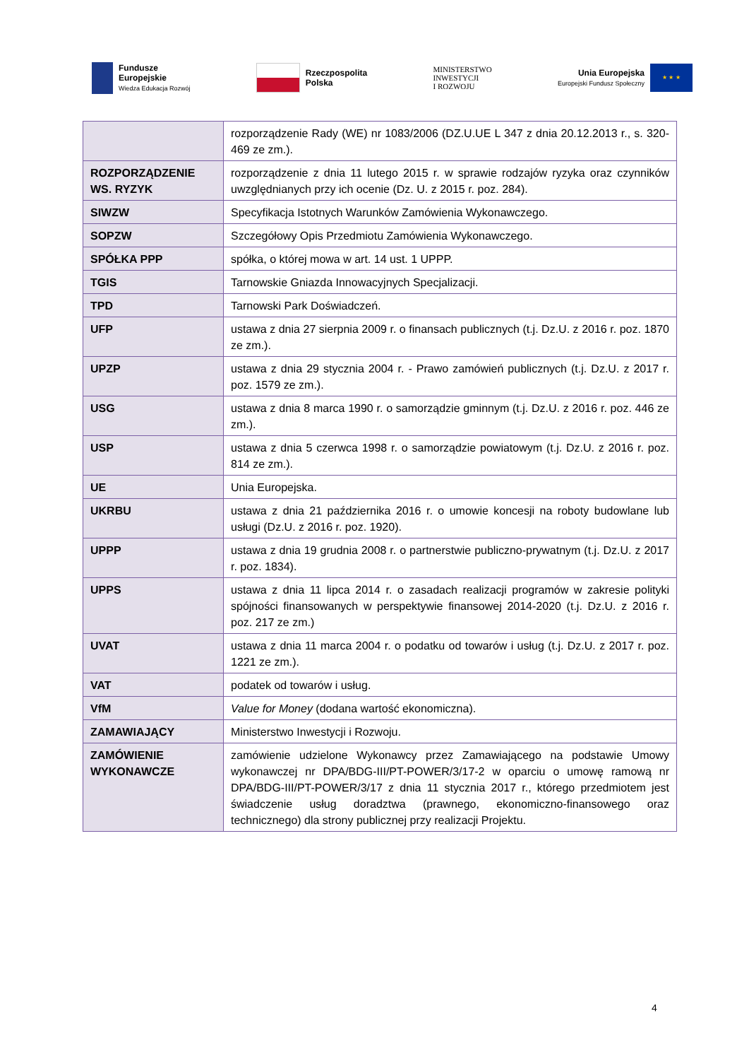Fundusze
Europejskie
Wiedza Edukacja Rozwój
Rzeczpospolita
Polska
MINISTERSTWO
INWESTYCJI
I ROZWOJU
Unia Europejska
Europejski Fundusz Społeczny
★ ★ ★
| | rozporządzenie Rady (WE) nr 1083/2006 (DZ.U.UE L 347 z dnia 20.12.2013 r., s. 320-469 ze zm.). |
| ROZPORZĄDZENIE WS. RYZYK | rozporządzenie z dnia 11 lutego 2015 r. w sprawie rodzajów ryzyka oraz czynników uwzględnianych przy ich ocenie (Dz. U. z 2015 r. poz. 284). |
| SIWZW | Specyfikacja Istotnych Warunków Zamówienia Wykonawczego. |
| SOPZW | Szczegółowy Opis Przedmiotu Zamówienia Wykonawczego. |
| SPÓŁKA PPP | spółka, o której mowa w art. 14 ust. 1 UPPP. |
| TGIS | Tarnowskie Gniazda Innowacyjnych Specjalizacji. |
| TPD | Tarnowski Park Doświadczeń. |
| UFP | ustawa z dnia 27 sierpnia 2009 r. o finansach publicznych (t.j. Dz.U. z 2016 r. poz. 1870 ze zm.). |
| UPZP | ustawa z dnia 29 stycznia 2004 r. - Prawo zamówień publicznych (t.j. Dz.U. z 2017 r. poz. 1579 ze zm.). |
| USG | ustawa z dnia 8 marca 1990 r. o samorządzie gminnym (t.j. Dz.U. z 2016 r. poz. 446 ze zm.). |
| USP | ustawa z dnia 5 czerwca 1998 r. o samorządzie powiatowym (t.j. Dz.U. z 2016 r. poz. 814 ze zm.). |
| UE | Unia Europejska. |
| UKRBU | ustawa z dnia 21 października 2016 r. o umowie koncesji na roboty budowlane lub usługi (Dz.U. z 2016 r. poz. 1920). |
| UPPP | ustawa z dnia 19 grudnia 2008 r. o partnerstwie publiczno-prywatnym (t.j. Dz.U. z 2017 r. poz. 1834). |
| UPPS | ustawa z dnia 11 lipca 2014 r. o zasadach realizacji programów w zakresie polityki spójności finansowanych w perspektywie finansowej 2014-2020 (t.j. Dz.U. z 2016 r. poz. 217 ze zm.) |
| UVAT | ustawa z dnia 11 marca 2004 r. o podatku od towarów i usług (t.j. Dz.U. z 2017 r. poz. 1221 ze zm.). |
| VAT | podatek od towarów i usług. |
| VfM | Value for Money (dodana wartość ekonomiczna). |
| ZAMAWIAJĄCY | Ministerstwo Inwestycji i Rozwoju. |
| ZAMÓWIENIE WYKONAWCZE | zamówienie udzielone Wykonawcy przez Zamawiającego na podstawie Umowy wykonawczej nr DPA/BDG-III/PT-POWER/3/17-2 w oparciu o umowę ramową nr DPA/BDG-III/PT-POWER/3/17 z dnia 11 stycznia 2017 r., którego przedmiotem jest świadczenie usług doradztwa (prawnego, ekonomiczno-finansowego oraz technicznego) dla strony publicznej przy realizacji Projektu. |
4